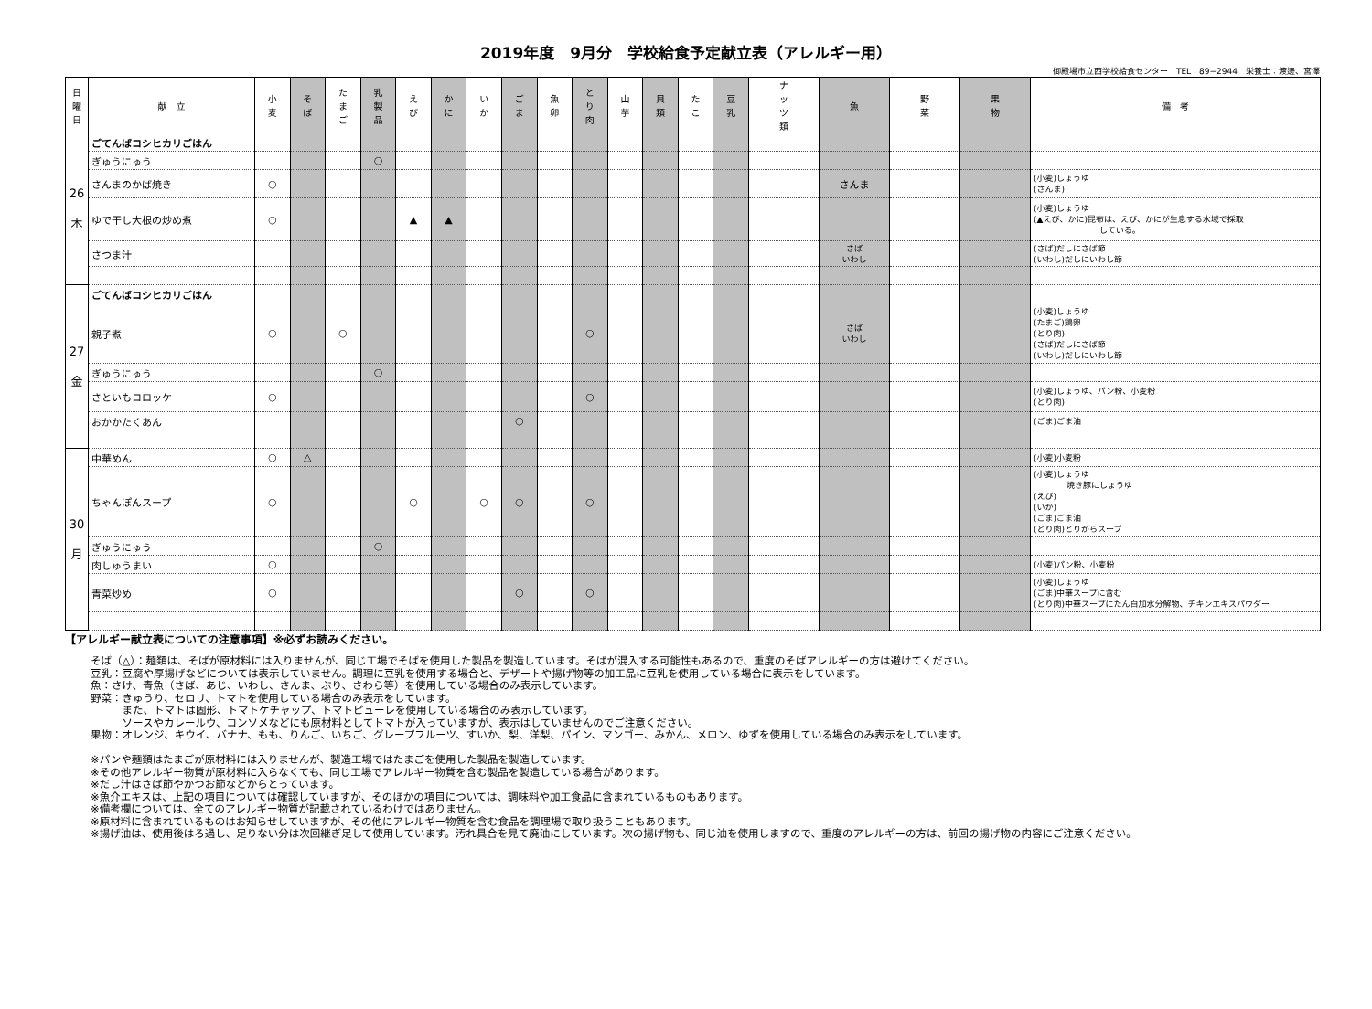2019年度　9月分　学校給食予定献立表（アレルギー用）
御殿場市立西学校給食センター　TEL：89−2944　栄養士：渡邊、宮澤
| 日 曜日 | 献 立 | 小 麦 | そ ば | た ま ご | 乳 製 品 | え び | か に | い か | ご ま | 魚 卵 | と り 肉 | 山 芋 | 貝 類 | た こ | 豆 乳 | ナ ッ ツ 類 | 魚 | 野 菜 | 果 物 | 備 考 |
| --- | --- | --- | --- | --- | --- | --- | --- | --- | --- | --- | --- | --- | --- | --- | --- | --- | --- | --- | --- | --- |
| 26 木 | ごてんばコシヒカリごはん | | | | | | | | | | | | | | | | | | | |
| | ぎゅうにゅう | | | | ○ | | | | | | | | | | | | | | | |
| | さんまのかば焼き | ○ | | | | | | | | | | | | | | | さんま | | | (小麦)しょうゆ (さんま) |
| | ゆで干し大根の炒め煮 | ○ | | | | ▲ | ▲ | | | | | | | | | | | | | (小麦)しょうゆ (▲えび、かに)昆布は、えび、かにが生息する水域で採取 している。 |
| | さつま汁 | | | | | | | | | | | | | | | | さば いわし | | | (さば)だしにさば節 (いわし)だしにいわし節 |
| 27 金 | ごてんばコシヒカリごはん | | | | | | | | | | | | | | | | | | | |
| | 親子煮 | ○ | | ○ | | | | | | | ○ | | | | | | さば いわし | | | (小麦)しょうゆ (たまご)鶏卵 (とり肉) (さば)だしにさば節 (いわし)だしにいわし節 |
| | ぎゅうにゅう | | | | ○ | | | | | | | | | | | | | | | |
| | さといもコロッケ | ○ | | | | | | | | | ○ | | | | | | | | | (小麦)しょうゆ、パン粉、小麦粉 (とり肉) |
| | おかかたくあん | | | | | | | | ○ | | | | | | | | | | | (ごま)ごま油 |
| 30 月 | 中華めん | ○ | △ | | | | | | | | | | | | | | | | | (小麦)小麦粉 |
| | ちゃんぽんスープ | ○ | | | | ○ | | ○ | ○ | | ○ | | | | | | | | | (小麦)しょうゆ 焼き豚にしょうゆ (えび) (いか) (ごま)ごま油 (とり肉)とりがらスープ |
| | ぎゅうにゅう | | | | ○ | | | | | | | | | | | | | | | |
| | 肉しゅうまい | ○ | | | | | | | | | | | | | | | | | | (小麦)パン粉、小麦粉 |
| | 青菜炒め | ○ | | | | | | | ○ | | ○ | | | | | | | | | (小麦)しょうゆ (ごま)中華スープに含む (とり肉)中華スープにたん白加水分解物、チキンエキスパウダー |
【アレルギー献立表についての注意事項】※必ずお読みください。
そば（△）：麺類は、そばが原材料には入りませんが、同じ工場でそばを使用した製品を製造しています。そばが混入する可能性もあるので、重度のそばアレルギーの方は避けてください。
豆乳：豆腐や厚揚げなどについては表示していません。調理に豆乳を使用する場合と、デザートや揚げ物等の加工品に豆乳を使用している場合に表示をしています。
魚：さけ、青魚（さば、あじ、いわし、さんま、ぶり、さわら等）を使用している場合のみ表示しています。
野菜：きゅうり、セロリ、トマトを使用している場合のみ表示をしています。
　　　また、トマトは固形、トマトケチャップ、トマトピューレを使用している場合のみ表示しています。
　　　ソースやカレールウ、コンソメなどにも原材料としてトマトが入っていますが、表示はしていませんのでご注意ください。
果物：オレンジ、キウイ、バナナ、もも、りんご、いちご、グレープフルーツ、すいか、梨、洋梨、パイン、マンゴー、みかん、メロン、ゆずを使用している場合のみ表示をしています。
※パンや麺類はたまごが原材料には入りませんが、製造工場ではたまごを使用した製品を製造しています。
※その他アレルギー物質が原材料に入らなくても、同じ工場でアレルギー物質を含む製品を製造している場合があります。
※だし汁はさば節やかつお節などからとっています。
※魚介エキスは、上記の項目については確認していますが、そのほかの項目については、調味料や加工食品に含まれているものもあります。
※備考欄については、全てのアレルギー物質が記載されているわけではありません。
※原材料に含まれているものはお知らせしていますが、その他にアレルギー物質を含む食品を調理場で取り扱うこともあります。
※揚げ油は、使用後はろ過し、足りない分は次回継ぎ足して使用しています。汚れ具合を見て廃油にしています。次の揚げ物も、同じ油を使用しますので、重度のアレルギーの方は、前回の揚げ物の内容にご注意ください。